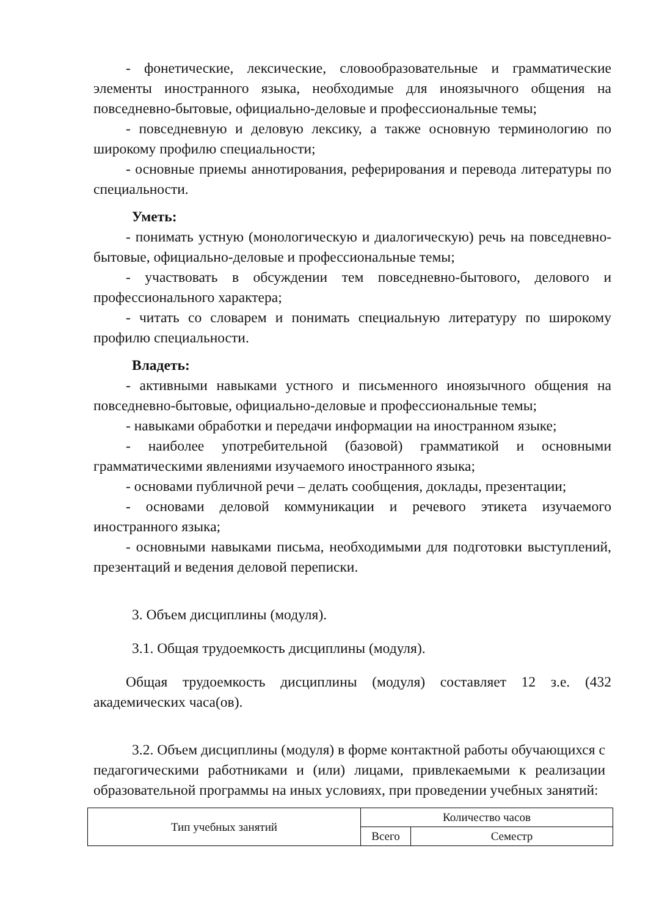- фонетические, лексические, словообразовательные и грамматические элементы иностранного языка, необходимые для иноязычного общения на повседневно-бытовые, официально-деловые и профессиональные темы;
- повседневную и деловую лексику, а также основную терминологию по широкому профилю специальности;
- основные приемы аннотирования, реферирования и перевода литературы по специальности.
Уметь:
- понимать устную (монологическую и диалогическую) речь на повседневно-бытовые, официально-деловые и профессиональные темы;
- участвовать в обсуждении тем повседневно-бытового, делового и профессионального характера;
- читать со словарем и понимать специальную литературу по широкому профилю специальности.
Владеть:
- активными навыками устного и письменного иноязычного общения на повседневно-бытовые, официально-деловые и профессиональные темы;
- навыками обработки и передачи информации на иностранном языке;
- наиболее употребительной (базовой) грамматикой и основными грамматическими явлениями изучаемого иностранного языка;
- основами публичной речи – делать сообщения, доклады, презентации;
- основами деловой коммуникации и речевого этикета изучаемого иностранного языка;
- основными навыками письма, необходимыми для подготовки выступлений, презентаций и ведения деловой переписки.
3. Объем дисциплины (модуля).
3.1. Общая трудоемкость дисциплины (модуля).
Общая трудоемкость дисциплины (модуля) составляет 12 з.е. (432 академических часа(ов).
3.2. Объем дисциплины (модуля) в форме контактной работы обучающихся с педагогическими работниками и (или) лицами, привлекаемыми к реализации образовательной программы на иных условиях, при проведении учебных занятий:
| Тип учебных занятий | Количество часов | |
| | Всего | Семестр |